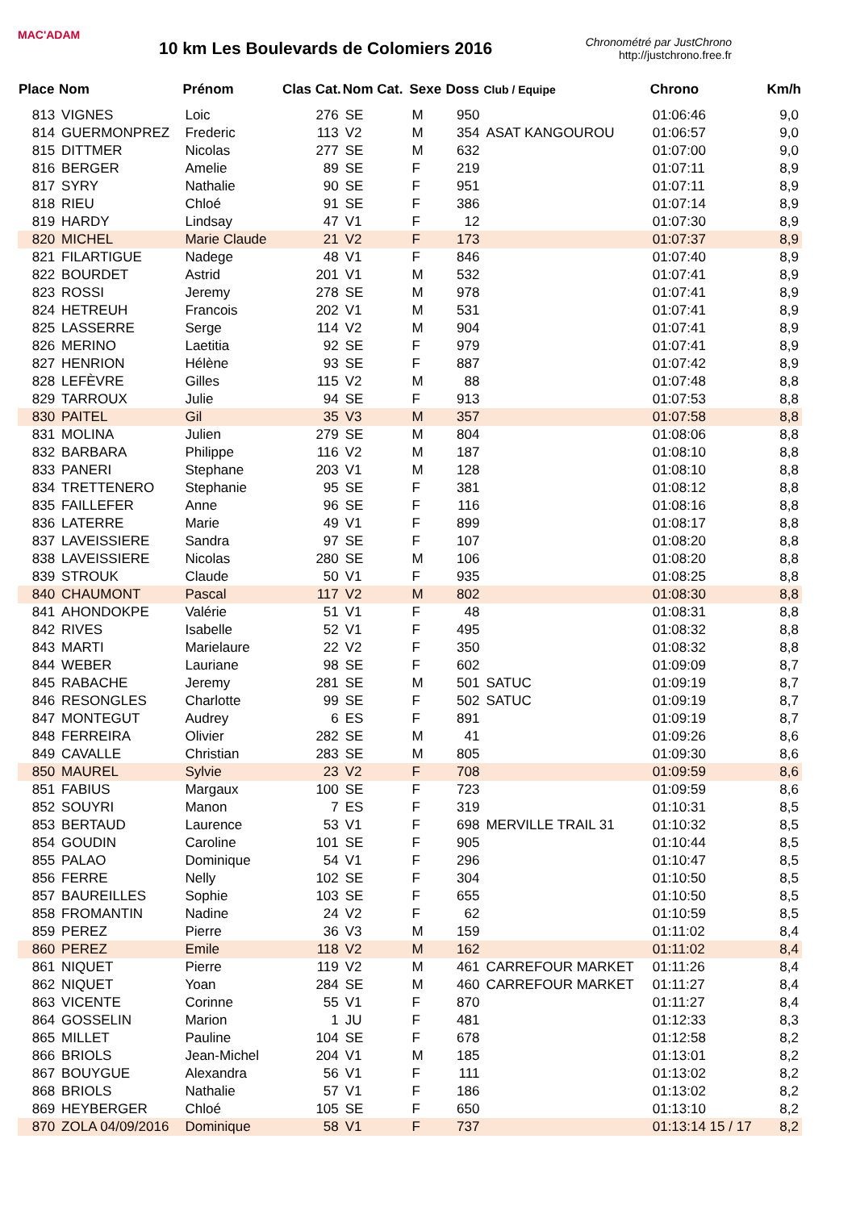MAC'ADAM
10 km Les Boulevards de Colomiers 2016
Chronométré par JustChrono
http://justchrono.free.fr
| Place | Nom | Prénom | Clas Cat. | Nom Cat. | Sexe | Doss | Club / Equipe | Chrono | Km/h |
| --- | --- | --- | --- | --- | --- | --- | --- | --- | --- |
| 813 | VIGNES | Loic | 276 | SE | M | 950 | | 01:06:46 | 9,0 |
| 814 | GUERMONPREZ | Frederic | 113 | V2 | M | 354 | ASAT KANGOUROU | 01:06:57 | 9,0 |
| 815 | DITTMER | Nicolas | 277 | SE | M | 632 | | 01:07:00 | 9,0 |
| 816 | BERGER | Amelie | 89 | SE | F | 219 | | 01:07:11 | 8,9 |
| 817 | SYRY | Nathalie | 90 | SE | F | 951 | | 01:07:11 | 8,9 |
| 818 | RIEU | Chloé | 91 | SE | F | 386 | | 01:07:14 | 8,9 |
| 819 | HARDY | Lindsay | 47 | V1 | F | 12 | | 01:07:30 | 8,9 |
| 820 | MICHEL | Marie Claude | 21 | V2 | F | 173 | | 01:07:37 | 8,9 |
| 821 | FILARTIGUE | Nadege | 48 | V1 | F | 846 | | 01:07:40 | 8,9 |
| 822 | BOURDET | Astrid | 201 | V1 | M | 532 | | 01:07:41 | 8,9 |
| 823 | ROSSI | Jeremy | 278 | SE | M | 978 | | 01:07:41 | 8,9 |
| 824 | HETREUH | Francois | 202 | V1 | M | 531 | | 01:07:41 | 8,9 |
| 825 | LASSERRE | Serge | 114 | V2 | M | 904 | | 01:07:41 | 8,9 |
| 826 | MERINO | Laetitia | 92 | SE | F | 979 | | 01:07:41 | 8,9 |
| 827 | HENRION | Hélène | 93 | SE | F | 887 | | 01:07:42 | 8,9 |
| 828 | LEFÈVRE | Gilles | 115 | V2 | M | 88 | | 01:07:48 | 8,8 |
| 829 | TARROUX | Julie | 94 | SE | F | 913 | | 01:07:53 | 8,8 |
| 830 | PAITEL | Gil | 35 | V3 | M | 357 | | 01:07:58 | 8,8 |
| 831 | MOLINA | Julien | 279 | SE | M | 804 | | 01:08:06 | 8,8 |
| 832 | BARBARA | Philippe | 116 | V2 | M | 187 | | 01:08:10 | 8,8 |
| 833 | PANERI | Stephane | 203 | V1 | M | 128 | | 01:08:10 | 8,8 |
| 834 | TRETTENERO | Stephanie | 95 | SE | F | 381 | | 01:08:12 | 8,8 |
| 835 | FAILLEFER | Anne | 96 | SE | F | 116 | | 01:08:16 | 8,8 |
| 836 | LATERRE | Marie | 49 | V1 | F | 899 | | 01:08:17 | 8,8 |
| 837 | LAVEISSIERE | Sandra | 97 | SE | F | 107 | | 01:08:20 | 8,8 |
| 838 | LAVEISSIERE | Nicolas | 280 | SE | M | 106 | | 01:08:20 | 8,8 |
| 839 | STROUK | Claude | 50 | V1 | F | 935 | | 01:08:25 | 8,8 |
| 840 | CHAUMONT | Pascal | 117 | V2 | M | 802 | | 01:08:30 | 8,8 |
| 841 | AHONDOKPE | Valérie | 51 | V1 | F | 48 | | 01:08:31 | 8,8 |
| 842 | RIVES | Isabelle | 52 | V1 | F | 495 | | 01:08:32 | 8,8 |
| 843 | MARTI | Marielaure | 22 | V2 | F | 350 | | 01:08:32 | 8,8 |
| 844 | WEBER | Lauriane | 98 | SE | F | 602 | | 01:09:09 | 8,7 |
| 845 | RABACHE | Jeremy | 281 | SE | M | 501 | SATUC | 01:09:19 | 8,7 |
| 846 | RESONGLES | Charlotte | 99 | SE | F | 502 | SATUC | 01:09:19 | 8,7 |
| 847 | MONTEGUT | Audrey | 6 | ES | F | 891 | | 01:09:19 | 8,7 |
| 848 | FERREIRA | Olivier | 282 | SE | M | 41 | | 01:09:26 | 8,6 |
| 849 | CAVALLE | Christian | 283 | SE | M | 805 | | 01:09:30 | 8,6 |
| 850 | MAUREL | Sylvie | 23 | V2 | F | 708 | | 01:09:59 | 8,6 |
| 851 | FABIUS | Margaux | 100 | SE | F | 723 | | 01:09:59 | 8,6 |
| 852 | SOUYRI | Manon | 7 | ES | F | 319 | | 01:10:31 | 8,5 |
| 853 | BERTAUD | Laurence | 53 | V1 | F | 698 | MERVILLE TRAIL 31 | 01:10:32 | 8,5 |
| 854 | GOUDIN | Caroline | 101 | SE | F | 905 | | 01:10:44 | 8,5 |
| 855 | PALAO | Dominique | 54 | V1 | F | 296 | | 01:10:47 | 8,5 |
| 856 | FERRE | Nelly | 102 | SE | F | 304 | | 01:10:50 | 8,5 |
| 857 | BAUREILLES | Sophie | 103 | SE | F | 655 | | 01:10:50 | 8,5 |
| 858 | FROMANTIN | Nadine | 24 | V2 | F | 62 | | 01:10:59 | 8,5 |
| 859 | PEREZ | Pierre | 36 | V3 | M | 159 | | 01:11:02 | 8,4 |
| 860 | PEREZ | Emile | 118 | V2 | M | 162 | | 01:11:02 | 8,4 |
| 861 | NIQUET | Pierre | 119 | V2 | M | 461 | CARREFOUR MARKET | 01:11:26 | 8,4 |
| 862 | NIQUET | Yoan | 284 | SE | M | 460 | CARREFOUR MARKET | 01:11:27 | 8,4 |
| 863 | VICENTE | Corinne | 55 | V1 | F | 870 | | 01:11:27 | 8,4 |
| 864 | GOSSELIN | Marion | 1 | JU | F | 481 | | 01:12:33 | 8,3 |
| 865 | MILLET | Pauline | 104 | SE | F | 678 | | 01:12:58 | 8,2 |
| 866 | BRIOLS | Jean-Michel | 204 | V1 | M | 185 | | 01:13:01 | 8,2 |
| 867 | BOUYGUE | Alexandra | 56 | V1 | F | 111 | | 01:13:02 | 8,2 |
| 868 | BRIOLS | Nathalie | 57 | V1 | F | 186 | | 01:13:02 | 8,2 |
| 869 | HEYBERGER | Chloé | 105 | SE | F | 650 | | 01:13:10 | 8,2 |
| 870 | ZOLA 04/09/2016 | Dominique | 58 | V1 | F | 737 | | 01:13:14 15 / 17 | 8,2 |